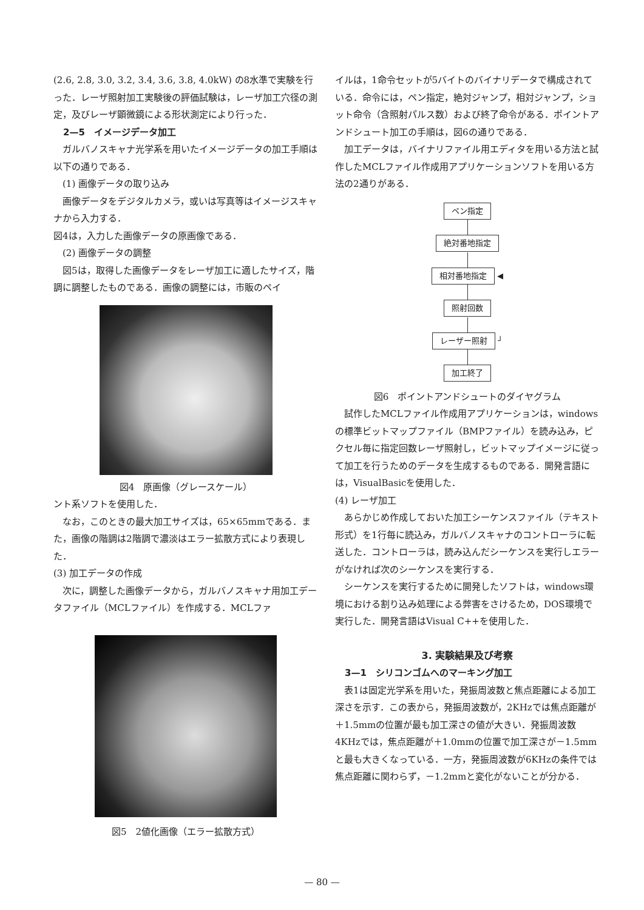(2.6, 2.8, 3.0, 3.2, 3.4, 3.6, 3.8, 4.0kW) の8水準で実験を行った．レーザ照射加工実験後の評価試験は，レーザ加工穴径の測定，及びレーザ顕微鏡による形状測定により行った．
2—5　イメージデータ加工
ガルバノスキャナ光学系を用いたイメージデータの加工手順は以下の通りである．
(1) 画像データの取り込み
画像データをデジタルカメラ，或いは写真等はイメージスキャナから入力する．
図4は，入力した画像データの原画像である．
(2) 画像データの調整
図5は，取得した画像データをレーザ加工に適したサイズ，階調に調整したものである．画像の調整には，市販のペイ
図4　原画像（グレースケール）
ント系ソフトを使用した．
なお，このときの最大加工サイズは，65×65mmである．また，画像の階調は2階調で濃淡はエラー拡散方式により表現した．
(3) 加工データの作成
次に，調整した画像データから，ガルバノスキャナ用加工データファイル（MCLファイル）を作成する．MCLファ
図5　2値化画像（エラー拡散方式）
イルは，1命令セットが5バイトのバイナリデータで構成されている．命令には，ペン指定，絶対ジャンプ，相対ジャンプ，ショット命令（含照射パルス数）および終了命令がある．ポイントアンドシュート加工の手順は，図6の通りである．
加工データは，バイナリファイル用エディタを用いる方法と試作したMCLファイル作成用アプリケーションソフトを用いる方法の2通りがある．
ペン指定 絶対番地指定 相対番地指定
◀
照射回数 レーザー照射
┘
加工終了
図6　ポイントアンドシュートのダイヤグラム
試作したMCLファイル作成用アプリケーションは，windowsの標準ビットマップファイル（BMPファイル）を読み込み，ピクセル毎に指定回数レーザ照射し，ビットマップイメージに従って加工を行うためのデータを生成するものである．開発言語には，VisualBasicを使用した．
(4) レーザ加工
あらかじめ作成しておいた加工シーケンスファイル（テキスト形式）を1行毎に読込み，ガルバノスキャナのコントローラに転送した．コントローラは，読み込んだシーケンスを実行しエラーがなければ次のシーケンスを実行する．
シーケンスを実行するために開発したソフトは，windows環境における割り込み処理による弊害をさけるため，DOS環境で実行した．開発言語はVisual C++を使用した．
3. 実験結果及び考察
3—1　シリコンゴムへのマーキング加工
表1は固定光学系を用いた，発振周波数と焦点距離による加工深さを示す．この表から，発振周波数が，2KHzでは焦点距離が＋1.5mmの位置が最も加工深さの値が大きい．発振周波数4KHzでは，焦点距離が＋1.0mmの位置で加工深さが－1.5mmと最も大きくなっている．一方，発振周波数が6KHzの条件では焦点距離に関わらず，－1.2mmと変化がないことが分かる．
— 80 —